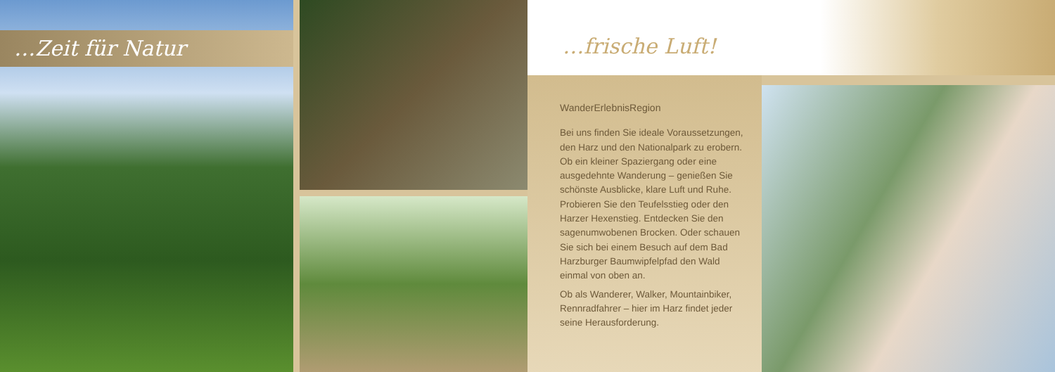…Zeit für Natur
…frische Luft!
WanderErlebnisRegion
Bei uns finden Sie ideale Voraussetzungen, den Harz und den Nationalpark zu erobern. Ob ein kleiner Spaziergang oder eine ausgedehnte Wanderung – genießen Sie schönste Ausblicke, klare Luft und Ruhe.
Probieren Sie den Teufelsstieg oder den Harzer Hexenstieg. Entdecken Sie den sagenumwobenen Brocken. Oder schauen Sie sich bei einem Besuch auf dem Bad Harzburger Baumwipfelpfad den Wald einmal von oben an.
Ob als Wanderer, Walker, Mountainbiker, Rennradfahrer – hier im Harz findet jeder seine Herausforderung.